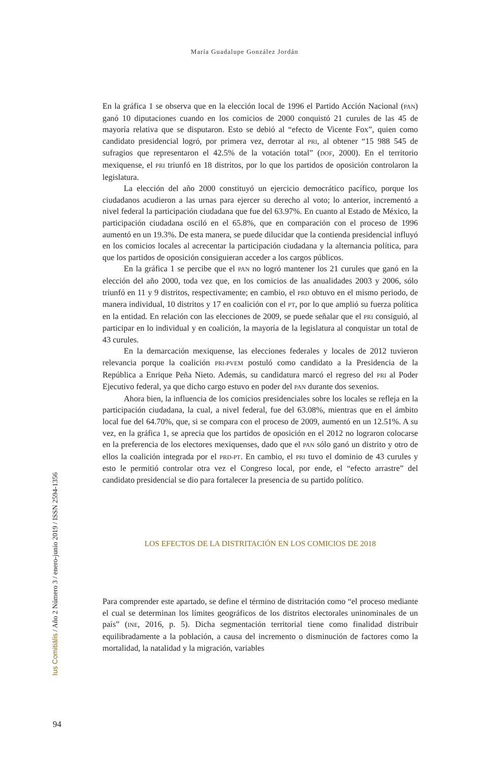María Guadalupe González Jordán
En la gráfica 1 se observa que en la elección local de 1996 el Partido Acción Nacional (PAN) ganó 10 diputaciones cuando en los comicios de 2000 conquistó 21 curules de las 45 de mayoría relativa que se disputaron. Esto se debió al “efecto de Vicente Fox”, quien como candidato presidencial logró, por primera vez, derrotar al PRI, al obtener “15 988 545 de sufragios que representaron el 42.5% de la votación total” (DOF, 2000). En el territorio mexiquense, el PRI triunfó en 18 distritos, por lo que los partidos de oposición controlaron la legislatura.
La elección del año 2000 constituyó un ejercicio democrático pacífico, porque los ciudadanos acudieron a las urnas para ejercer su derecho al voto; lo anterior, incrementó a nivel federal la participación ciudadana que fue del 63.97%. En cuanto al Estado de México, la participación ciudadana osciló en el 65.8%, que en comparación con el proceso de 1996 aumentó en un 19.3%. De esta manera, se puede dilucidar que la contienda presidencial influyó en los comicios locales al acrecentar la participación ciudadana y la alternancia política, para que los partidos de oposición consiguieran acceder a los cargos públicos.
En la gráfica 1 se percibe que el PAN no logró mantener los 21 curules que ganó en la elección del año 2000, toda vez que, en los comicios de las anualidades 2003 y 2006, sólo triunfó en 11 y 9 distritos, respectivamente; en cambio, el PRD obtuvo en el mismo periodo, de manera individual, 10 distritos y 17 en coalición con el PT, por lo que amplió su fuerza política en la entidad. En relación con las elecciones de 2009, se puede señalar que el PRI consiguió, al participar en lo individual y en coalición, la mayoría de la legislatura al conquistar un total de 43 curules.
En la demarcación mexiquense, las elecciones federales y locales de 2012 tuvieron relevancia porque la coalición PRI-PVEM postuló como candidato a la Presidencia de la República a Enrique Peña Nieto. Además, su candidatura marcó el regreso del PRI al Poder Ejecutivo federal, ya que dicho cargo estuvo en poder del PAN durante dos sexenios.
Ahora bien, la influencia de los comicios presidenciales sobre los locales se refleja en la participación ciudadana, la cual, a nivel federal, fue del 63.08%, mientras que en el ámbito local fue del 64.70%, que, si se compara con el proceso de 2009, aumentó en un 12.51%. A su vez, en la gráfica 1, se aprecia que los partidos de oposición en el 2012 no lograron colocarse en la preferencia de los electores mexiquenses, dado que el PAN sólo ganó un distrito y otro de ellos la coalición integrada por el PRD-PT. En cambio, el PRI tuvo el dominio de 43 curules y esto le permitió controlar otra vez el Congreso local, por ende, el “efecto arrastre” del candidato presidencial se dio para fortalecer la presencia de su partido político.
LOS EFECTOS DE LA DISTRITACIÓN EN LOS COMICIOS DE 2018
Para comprender este apartado, se define el término de distritación como “el proceso mediante el cual se determinan los límites geográficos de los distritos electorales uninominales de un país” (INE, 2016, p. 5). Dicha segmentación territorial tiene como finalidad distribuir equilibradamente a la población, a causa del incremento o disminución de factores como la mortalidad, la natalidad y la migración, variables
Ius Comitiālis / Año 2 Número 3 / enero-junio 2019 / ISSN 2594-1356
94